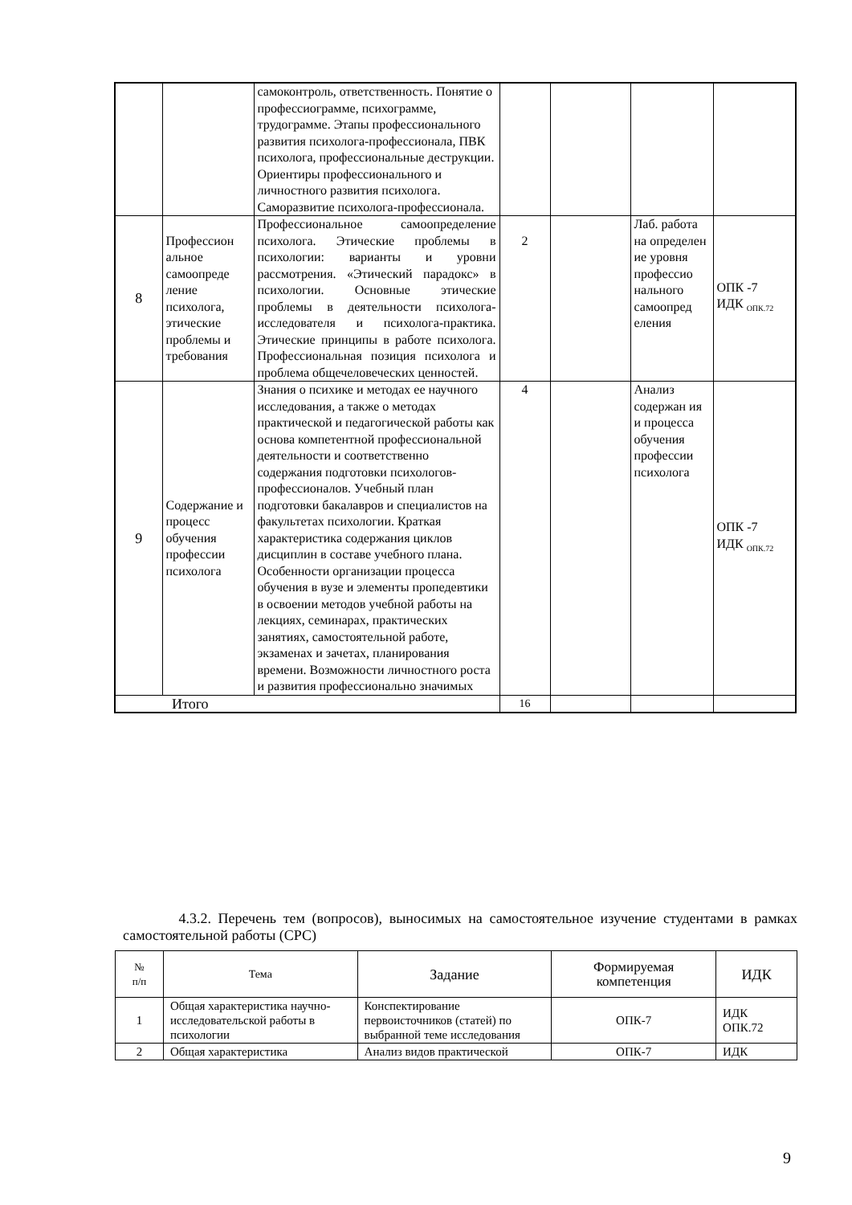| | | самоконтроль, ответственность. Понятие о профессиограмме, психограмме, трудограмме. Этапы профессионального развития психолога-профессионала, ПВК психолога, профессиональные деструкции. Ориентиры профессионального и личностного развития психолога. Саморазвитие психолога-профессионала. | | | | |
| 8 | Профессион альное самоопреде ление психолога, этические проблемы и требования | Профессиональное самоопределение психолога. Этические проблемы в психологии: варианты и уровни рассмотрения. «Этический парадокс» в психологии. Основные этические проблемы в деятельности психолога-исследователя и психолога-практика. Этические принципы в работе психолога. Профессиональная позиция психолога и проблема общечеловеческих ценностей. | 2 | | Лаб. работа на определен ие уровня профессио нального самоопред еления | ОПК -7 ИДК <sub>ОПК.72</sub> |
| 9 | Содержание и процесс обучения профессии психолога | Знания о психике и методах ее научного исследования, а также о методах практической и педагогической работы как основа компетентной профессиональной деятельности и соответственно содержания подготовки психологов-профессионалов. Учебный план подготовки бакалавров и специалистов на факультетах психологии. Краткая характеристика содержания циклов дисциплин в составе учебного плана. Особенности организации процесса обучения в вузе и элементы пропедевтики в освоении методов учебной работы на лекциях, семинарах, практических занятиях, самостоятельной работе, экзаменах и зачетах, планирования времени. Возможности личностного роста и развития профессионально значимых | 4 | | Анализ содержан ия и процесса обучения профессии психолога | ОПК -7 ИДК <sub>ОПК.72</sub> |
| Итого | | | 16 | | | |
4.3.2. Перечень тем (вопросов), выносимых на самостоятельное изучение студентами в рамках самостоятельной работы (СРС)
| № п/п | Тема | Задание | Формируемая компетенция | ИДК |
| --- | --- | --- | --- | --- |
| 1 | Общая характеристика научно-исследовательской работы в психологии | Конспектирование первоисточников (статей) по выбранной теме исследования | ОПК-7 | ИДК ОПК.72 |
| 2 | Общая характеристика | Анализ видов практической | ОПК-7 | ИДК |
9